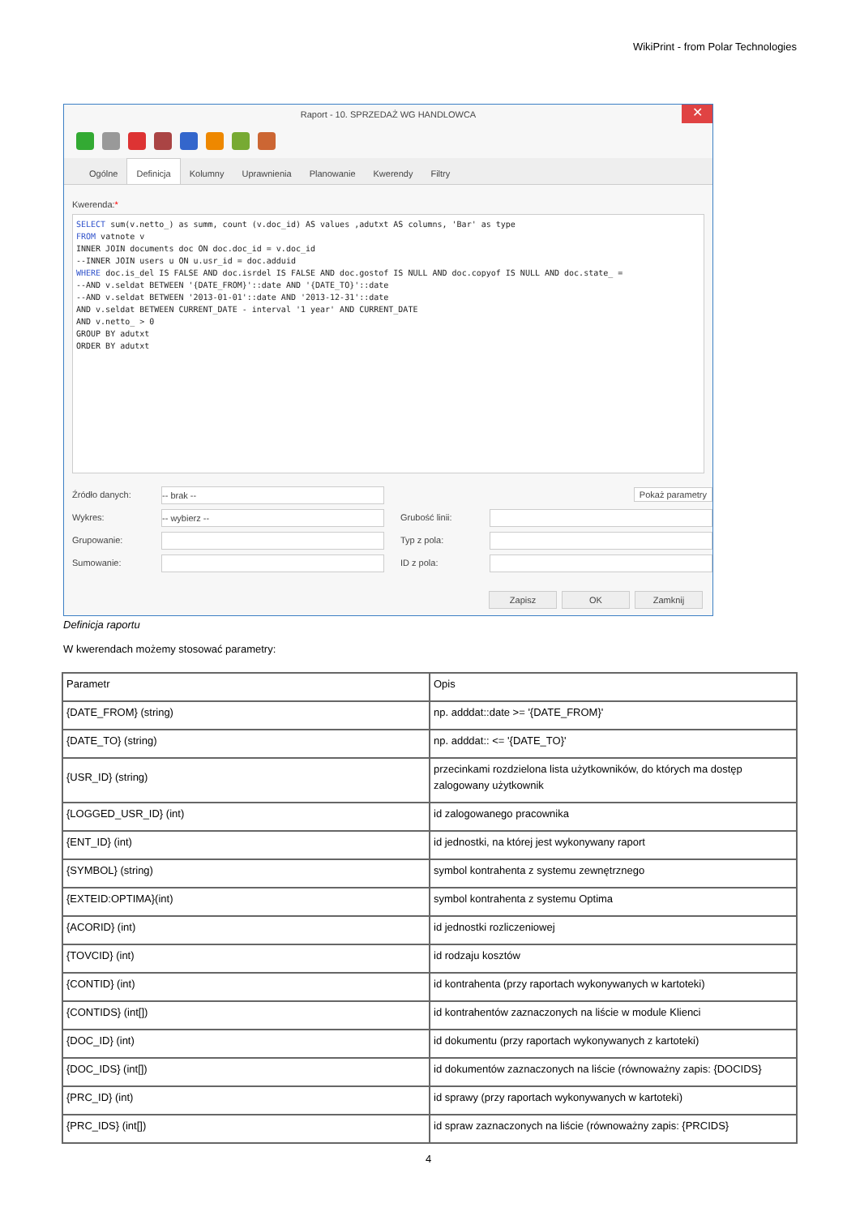WikiPrint - from Polar Technologies
Raport - 10. SPRZEDAŻ WG HANDLOWCA
✕
Ogólne Definicja Kolumny Uprawnienia Planowanie Kwerendy Filtry
Kwerenda:*
SELECT sum(v.netto_) as summ, count (v.doc_id) AS values ,adutxt AS columns, 'Bar' as type FROM vatnote v INNER JOIN documents doc ON doc.doc_id = v.doc_id --INNER JOIN users u ON u.usr_id = doc.adduid WHERE doc.is_del IS FALSE AND doc.isrdel IS FALSE AND doc.gostof IS NULL AND doc.copyof IS NULL AND doc.state_ = --AND v.seldat BETWEEN '{DATE_FROM}'::date AND '{DATE_TO}'::date --AND v.seldat BETWEEN '2013-01-01'::date AND '2013-12-31'::date AND v.seldat BETWEEN CURRENT_DATE - interval '1 year' AND CURRENT_DATE AND v.netto_ > 0 GROUP BY adutxt ORDER BY adutxt
Źródło danych:
-- brak --
Pokaż parametry
Wykres:
-- wybierz --
Grubość linii:
Grupowanie:
Typ z pola:
Sumowanie:
ID z pola:
Zapisz OK Zamknij
Definicja raportu
W kwerendach możemy stosować parametry:
| Parametr | Opis |
| --- | --- |
| {DATE_FROM} (string) | np. adddat::date >= '{DATE_FROM}' |
| {DATE_TO} (string) | np. adddat:: <= '{DATE_TO}' |
| {USR_ID} (string) | przecinkami rozdzielona lista użytkowników, do których ma dostęp zalogowany użytkownik |
| {LOGGED_USR_ID} (int) | id zalogowanego pracownika |
| {ENT_ID} (int) | id jednostki, na której jest wykonywany raport |
| {SYMBOL} (string) | symbol kontrahenta z systemu zewnętrznego |
| {EXTEID:OPTIMA}(int) | symbol kontrahenta z systemu Optima |
| {ACORID} (int) | id jednostki rozliczeniowej |
| {TOVCID} (int) | id rodzaju kosztów |
| {CONTID} (int) | id kontrahenta (przy raportach wykonywanych w kartoteki) |
| {CONTIDS} (int[]) | id kontrahentów zaznaczonych na liście w module Klienci |
| {DOC_ID} (int) | id dokumentu (przy raportach wykonywanych z kartoteki) |
| {DOC_IDS} (int[]) | id dokumentów zaznaczonych na liście (równoważny zapis: {DOCIDS} |
| {PRC_ID} (int) | id sprawy (przy raportach wykonywanych w kartoteki) |
| {PRC_IDS} (int[]) | id spraw zaznaczonych na liście (równoważny zapis: {PRCIDS} |
4